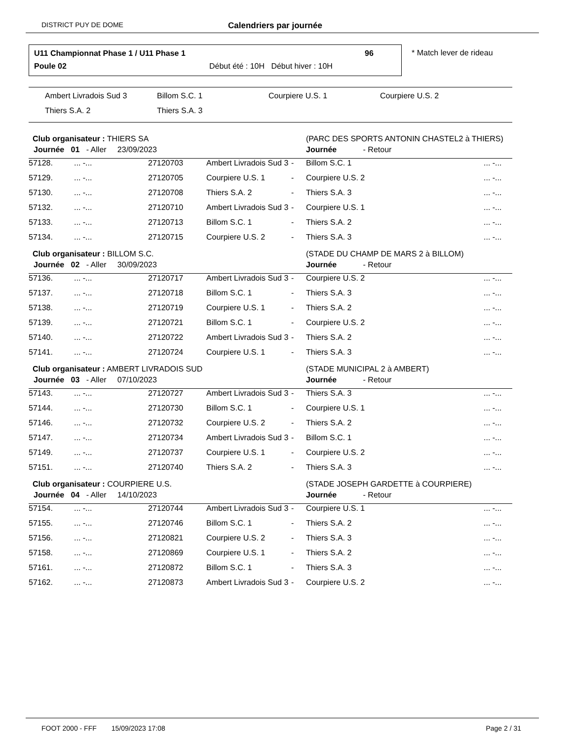DISTRICT PUY DE DOME Calendriers par journée
U11 Championnat Phase 1 / U11 Phase 1 96
Poule 02 Début été : 10H Début hiver : 10H
* Match lever de rideau
Ambert Livradois Sud 3 Billom S.C. 1 Courpiere U.S. 1 Courpiere U.S. 2
Thiers S.A. 2 Thiers S.A. 3
| Club organisateur : THIERS SA | | | | | (PARC DES SPORTS ANTONIN CHASTEL2 à THIERS) | |
| Journée 01 - Aller 23/09/2023 | | | | | Journée - Retour | |
| 57128. | ... -... | 27120703 | Ambert Livradois Sud 3 | - | Billom S.C. 1 | ... -... |
| 57129. | ... -... | 27120705 | Courpiere U.S. 1 | - | Courpiere U.S. 2 | ... -... |
| 57130. | ... -... | 27120708 | Thiers S.A. 2 | - | Thiers S.A. 3 | ... -... |
| 57132. | ... -... | 27120710 | Ambert Livradois Sud 3 | - | Courpiere U.S. 1 | ... -... |
| 57133. | ... -... | 27120713 | Billom S.C. 1 | - | Thiers S.A. 2 | ... -... |
| 57134. | ... -... | 27120715 | Courpiere U.S. 2 | - | Thiers S.A. 3 | ... -... |
| Club organisateur : BILLOM S.C. | | | | | (STADE DU CHAMP DE MARS 2 à BILLOM) | |
| Journée 02 - Aller 30/09/2023 | | | | | Journée - Retour | |
| 57136. | ... -... | 27120717 | Ambert Livradois Sud 3 | - | Courpiere U.S. 2 | ... -... |
| 57137. | ... -... | 27120718 | Billom S.C. 1 | - | Thiers S.A. 3 | ... -... |
| 57138. | ... -... | 27120719 | Courpiere U.S. 1 | - | Thiers S.A. 2 | ... -... |
| 57139. | ... -... | 27120721 | Billom S.C. 1 | - | Courpiere U.S. 2 | ... -... |
| 57140. | ... -... | 27120722 | Ambert Livradois Sud 3 | - | Thiers S.A. 2 | ... -... |
| 57141. | ... -... | 27120724 | Courpiere U.S. 1 | - | Thiers S.A. 3 | ... -... |
| Club organisateur : AMBERT LIVRADOIS SUD | | | | | (STADE MUNICIPAL 2 à AMBERT) | |
| Journée 03 - Aller 07/10/2023 | | | | | Journée - Retour | |
| 57143. | ... -... | 27120727 | Ambert Livradois Sud 3 | - | Thiers S.A. 3 | ... -... |
| 57144. | ... -... | 27120730 | Billom S.C. 1 | - | Courpiere U.S. 1 | ... -... |
| 57146. | ... -... | 27120732 | Courpiere U.S. 2 | - | Thiers S.A. 2 | ... -... |
| 57147. | ... -... | 27120734 | Ambert Livradois Sud 3 | - | Billom S.C. 1 | ... -... |
| 57149. | ... -... | 27120737 | Courpiere U.S. 1 | - | Courpiere U.S. 2 | ... -... |
| 57151. | ... -... | 27120740 | Thiers S.A. 2 | - | Thiers S.A. 3 | ... -... |
| Club organisateur : COURPIERE U.S. | | | | | (STADE JOSEPH GARDETTE à COURPIERE) | |
| Journée 04 - Aller 14/10/2023 | | | | | Journée - Retour | |
| 57154. | ... -... | 27120744 | Ambert Livradois Sud 3 | - | Courpiere U.S. 1 | ... -... |
| 57155. | ... -... | 27120746 | Billom S.C. 1 | - | Thiers S.A. 2 | ... -... |
| 57156. | ... -... | 27120821 | Courpiere U.S. 2 | - | Thiers S.A. 3 | ... -... |
| 57158. | ... -... | 27120869 | Courpiere U.S. 1 | - | Thiers S.A. 2 | ... -... |
| 57161. | ... -... | 27120872 | Billom S.C. 1 | - | Thiers S.A. 3 | ... -... |
| 57162. | ... -... | 27120873 | Ambert Livradois Sud 3 | - | Courpiere U.S. 2 | ... -... |
FOOT 2000 - FFF 15/09/2023 17:08 Page 2 / 31